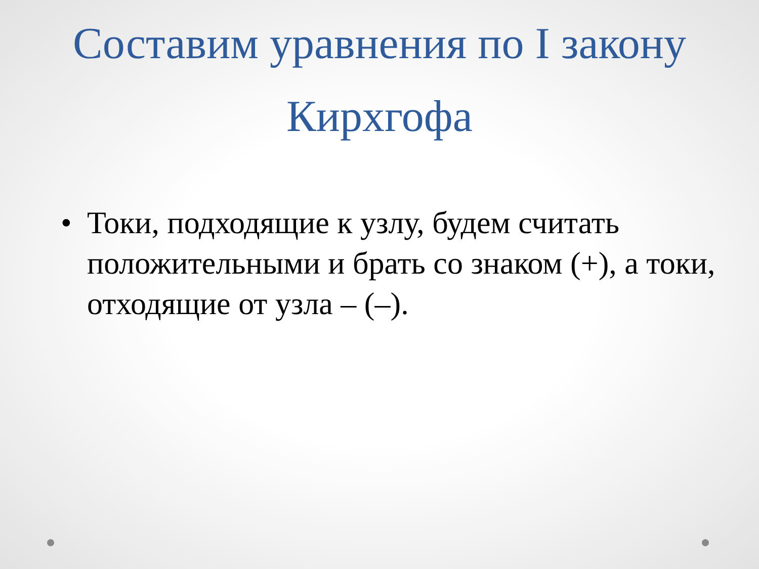Составим уравнения по I закону
Кирхгофа
• Токи, подходящие к узлу, будем считать положительными и брать со знаком (+), а токи, отходящие от узла – (–).